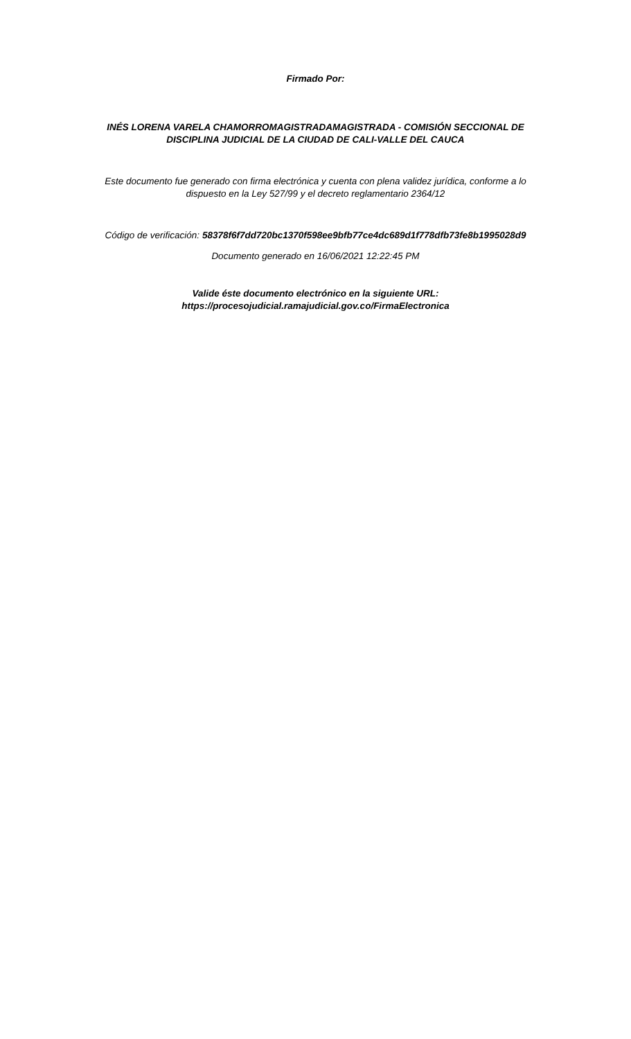Firmado Por:
INÉS LORENA VARELA CHAMORROMAGISTRADAMAGISTRADA - COMISIÓN SECCIONAL DE DISCIPLINA JUDICIAL DE LA CIUDAD DE CALI-VALLE DEL CAUCA
Este documento fue generado con firma electrónica y cuenta con plena validez jurídica, conforme a lo dispuesto en la Ley 527/99 y el decreto reglamentario 2364/12
Código de verificación: 58378f6f7dd720bc1370f598ee9bfb77ce4dc689d1f778dfb73fe8b1995028d9
Documento generado en 16/06/2021 12:22:45 PM
Valide éste documento electrónico en la siguiente URL:
https://procesojudicial.ramajudicial.gov.co/FirmaElectronica